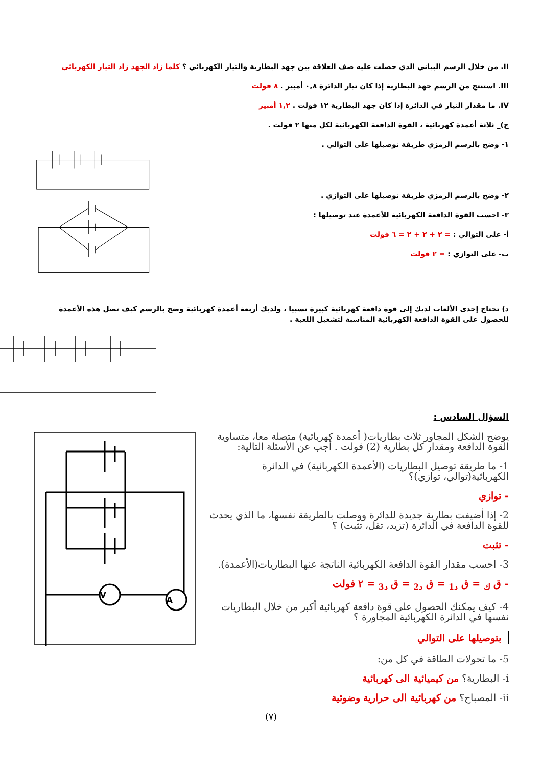II. من خلال الرسم البياني الذي حصلت عليه صف العلاقة بين جهد البطارية والتيار الكهربائي ؟ كلما زاد الجهد زاد التيار الكهربائي
III. استنتج من الرسم جهد البطارية إذا كان تيار الدائرة ٠,٨ أمبير . ٨ فولت
IV. ما مقدار التيار في الدائرة إذا كان جهد البطارية ١٢ فولت . ١,٢ أمبير
ج)_ ثلاثة أعمدة كهربائية ، القوة الدافعة الكهربائية لكل منها ٢ فولت .
١- وضح بالرسم الرمزي طريقة توصيلها على التوالي .
٢- وضح بالرسم الرمزي طريقة توصيلها على التوازي .
٣- احسب القوة الدافعة الكهربائية للأعمدة عند توصيلها :
أ- على التوالي : = ٢ + ٢ + ٢ = ٦ فولت
ب- على التوازي : = ٢ فولت
د) تحتاج إحدى الألعاب لديك إلى قوة دافعة كهربائية كبيرة نسبيا ، ولديك أربعة أعمدة كهربائية وضح بالرسم كيف تصل هذه الأعمدة للحصول على القوة الدافعة الكهربائية المناسبة لتشغيل اللعبة .
السؤال السادس :
يوضح الشكل المجاور ثلاث بطاريات( أعمدة كهربائية) متصلة معا، متساوية القوة الدافعة ومقدار كل بطارية (2) فولت . أجب عن الأسئلة التالية:
1- ما طريقة توصيل البطاريات (الأعمدة الكهربائية) في الدائرة الكهربائية(توالي، توازي)؟
- توازي
2- إذا أضيفت بطارية جديدة للدائرة ووصلت بالطريقة نفسها، ما الذي يحدث للقوة الدافعة في الدائرة (تزيد، تقل، تثبت) ؟
- تثبت
3- احسب مقدار القوة الدافعة الكهربائية الناتجة عنها البطاريات(الأعمدة).
- ق <sub>ك</sub> = ق <sub>د1</sub> = ق <sub>د2</sub> = ق <sub>د3</sub> = ٢ فولت
4- كيف يمكنك الحصول على قوة دافعة كهربائية أكبر من خلال البطاريات نفسها في الدائرة الكهربائية المجاورة ؟
بتوصيلها على التوالي
5- ما تحولات الطاقة في كل من:
i- البطارية؟ من كيميائية الى كهربائية
ii- المصباح؟ من كهربائية الى حرارية وضوئية
V
A
(٧)